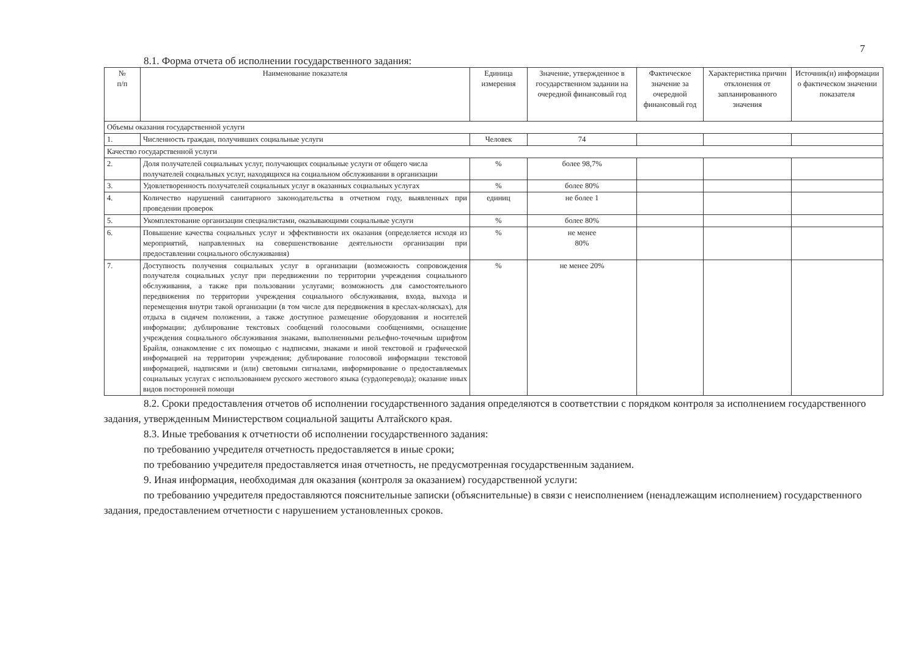7
8.1. Форма отчета об исполнении государственного задания:
| № п/п | Наименование показателя | Единица измерения | Значение, утвержденное в государственном задании на очередной финансовый год | Фактическое значение за очередной финансовый год | Характеристика причин отклонения от запланированного значения | Источник(и) информации о фактическом значении показателя |
| --- | --- | --- | --- | --- | --- | --- |
| Объемы оказания государственной услуги | | | | | | |
| 1. | Численность граждан, получивших социальные услуги | Человек | 74 | | | |
| Качество государственной услуги | | | | | | |
| 2. | Доля получателей социальных услуг, получающих социальные услуги от общего числа получателей социальных услуг, находящихся на социальном обслуживании в организации | % | более 98,7% | | | |
| 3. | Удовлетворенность получателей социальных услуг в оказанных социальных услугах | % | более 80% | | | |
| 4. | Количество нарушений санитарного законодательства в отчетном году, выявленных при проведении проверок | единиц | не более 1 | | | |
| 5. | Укомплектование организации специалистами, оказывающими социальные услуги | % | более 80% | | | |
| 6. | Повышение качества социальных услуг и эффективности их оказания (определяется исходя из мероприятий, направленных на совершенствование деятельности организации при предоставлении социального обслуживания) | % | не менее 80% | | | |
| 7. | Доступность получения социальных услуг в организации (возможность сопровождения получателя социальных услуг при передвижении по территории учреждения социального обслуживания, а также при пользовании услугами; возможность для самостоятельного передвижения по территории учреждения социального обслуживания, входа, выхода и перемещения внутри такой организации (в том числе для передвижения в креслах-колясках), для отдыха в сидячем положении, а также доступное размещение оборудования и носителей информации; дублирование текстовых сообщений голосовыми сообщениями, оснащение учреждения социального обслуживания знаками, выполненными рельефно-точечным шрифтом Брайля, ознакомление с их помощью с надписями, знаками и иной текстовой и графической информацией на территории учреждения; дублирование голосовой информации текстовой информацией, надписями и (или) световыми сигналами, информирование о предоставляемых социальных услугах с использованием русского жестового языка (сурдоперевода); оказание иных видов посторонней помощи | % | не менее 20% | | | |
8.2. Сроки предоставления отчетов об исполнении государственного задания определяются в соответствии с порядком контроля за исполнением государственного задания, утвержденным Министерством социальной защиты Алтайского края.
8.3. Иные требования к отчетности об исполнении государственного задания:
по требованию учредителя отчетность предоставляется в иные сроки;
по требованию учредителя предоставляется иная отчетность, не предусмотренная государственным заданием.
9. Иная информация, необходимая для оказания (контроля за оказанием) государственной услуги:
по требованию учредителя предоставляются пояснительные записки (объяснительные) в связи с неисполнением (ненадлежащим исполнением) государственного задания, предоставлением отчетности с нарушением установленных сроков.